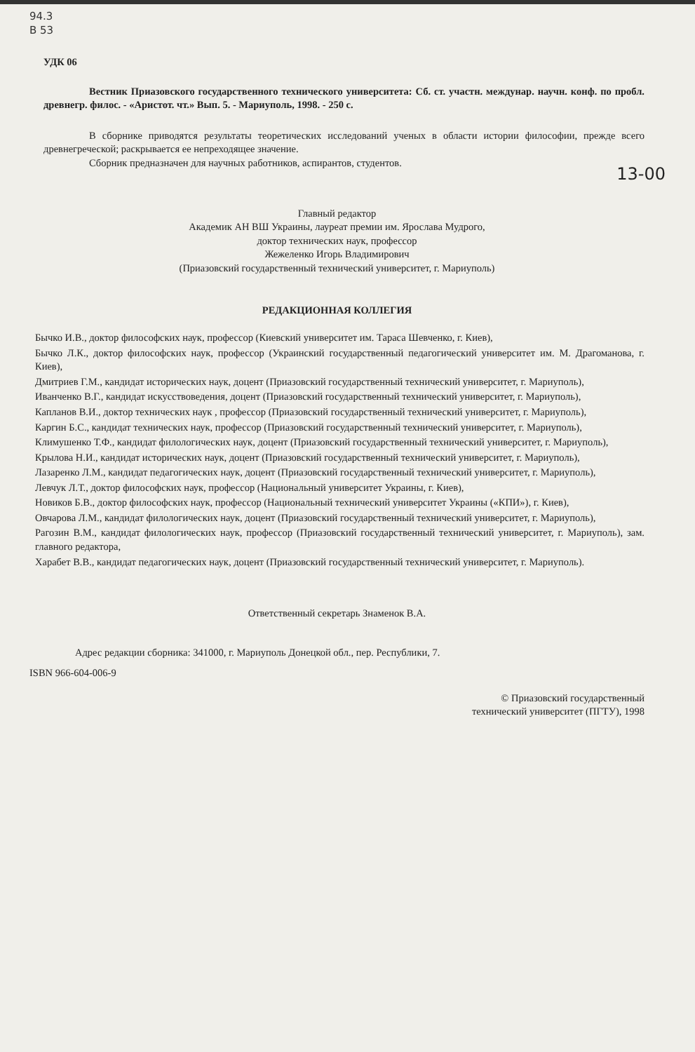94.3
В 53
УДК 06
Вестник Приазовского государственного технического университета: Сб. ст. участн. междунар. научн. конф. по пробл. древнегр. филос. - «Аристот. чт.» Вып. 5. - Мариуполь, 1998. - 250 с.
В сборнике приводятся результаты теоретических исследований ученых в области истории философии, прежде всего древнегреческой; раскрывается ее непреходящее значение.
Сборник предназначен для научных работников, аспирантов, студентов.
13-00
Главный редактор
Академик АН ВШ Украины, лауреат премии им. Ярослава Мудрого,
доктор технических наук, профессор
Жежеленко Игорь Владимирович
(Приазовский государственный технический университет, г. Мариуполь)
РЕДАКЦИОННАЯ КОЛЛЕГИЯ
Бычко И.В., доктор философских наук, профессор (Киевский университет им. Тараса Шевченко, г. Киев),
Бычко Л.К., доктор философских наук, профессор (Украинский государственный педагогический университет им. М. Драгоманова, г. Киев),
Дмитриев Г.М., кандидат исторических наук, доцент (Приазовский государственный технический университет, г. Мариуполь),
Иванченко В.Г., кандидат искусствоведения, доцент (Приазовский государственный технический университет, г. Мариуполь),
Капланов В.И., доктор технических наук , профессор (Приазовский государственный технический университет, г. Мариуполь),
Каргин Б.С., кандидат технических наук, профессор (Приазовский государственный технический университет, г. Мариуполь),
Климушенко Т.Ф., кандидат филологических наук, доцент (Приазовский государственный технический университет, г. Мариуполь),
Крылова Н.И., кандидат исторических наук, доцент (Приазовский государственный технический университет, г. Мариуполь),
Лазаренко Л.М., кандидат педагогических наук, доцент (Приазовский государственный технический университет, г. Мариуполь),
Левчук Л.Т., доктор философских наук, профессор (Национальный университет Украины, г. Киев),
Новиков Б.В., доктор философских наук, профессор (Национальный технический университет Украины («КПИ»), г. Киев),
Овчарова Л.М., кандидат филологических наук, доцент (Приазовский государственный технический университет, г. Мариуполь),
Рагозин В.М., кандидат филологических наук, профессор (Приазовский государственный технический университет, г. Мариуполь), зам. главного редактора,
Харабет В.В., кандидат педагогических наук, доцент (Приазовский государственный технический университет, г. Мариуполь).
Ответственный секретарь Знаменок В.А.
Адрес редакции сборника: 341000, г. Мариуполь Донецкой обл., пер. Республики, 7.
ISBN 966-604-006-9
© Приазовский государственный
технический университет (ПГТУ), 1998